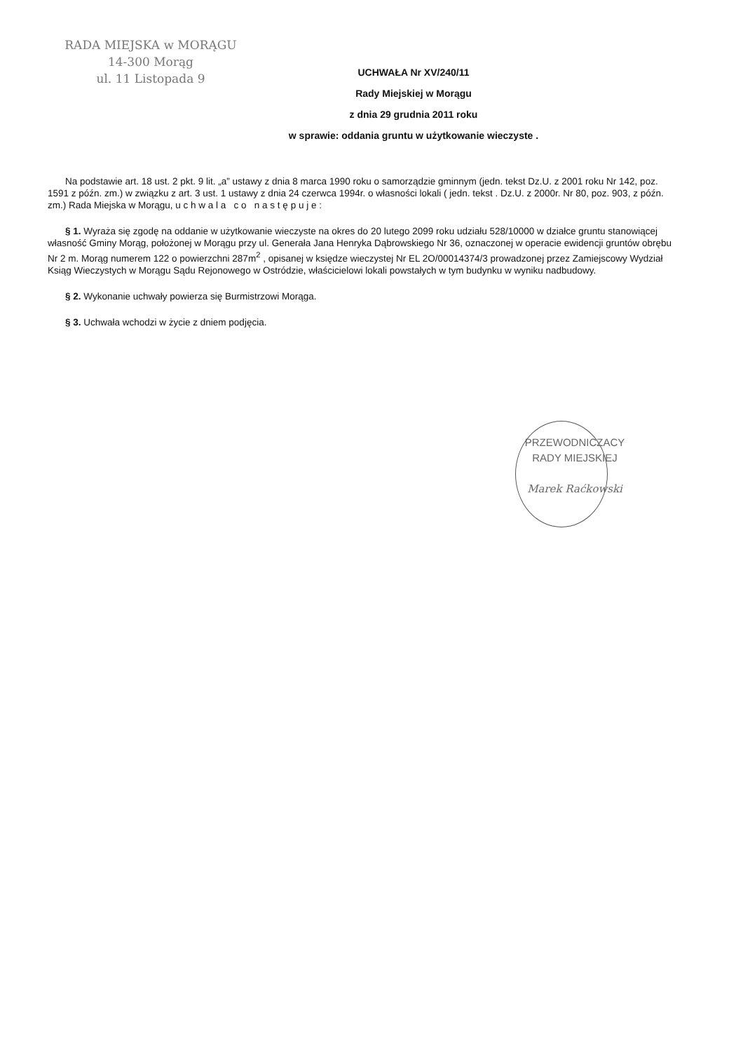RADA MIEJSKA w MORĄGU
14-300 Morąg
ul. 11 Listopada 9
UCHWAŁA Nr XV/240/11
Rady Miejskiej w Morągu
z dnia 29 grudnia 2011 roku
w sprawie: oddania gruntu w użytkowanie wieczyste .
Na podstawie art. 18 ust. 2 pkt. 9 lit. „a” ustawy z dnia 8 marca 1990 roku o samorządzie gminnym (jedn. tekst Dz.U. z 2001 roku Nr 142, poz. 1591 z późn. zm.) w związku z art. 3 ust. 1 ustawy z dnia 24 czerwca 1994r. o własności lokali ( jedn. tekst . Dz.U. z 2000r. Nr 80, poz. 903, z późn. zm.) Rada Miejska w Morągu, u c h w a l a c o n a s t ę p u j e :
§ 1. Wyraża się zgodę na oddanie w użytkowanie wieczyste na okres do 20 lutego 2099 roku udziału 528/10000 w działce gruntu stanowiącej własność Gminy Morąg, położonej w Morągu przy ul. Generała Jana Henryka Dąbrowskiego Nr 36, oznaczonej w operacie ewidencji gruntów obrębu Nr 2 m. Morąg numerem 122 o powierzchni 287m<sup>2</sup> , opisanej w księdze wieczystej Nr EL 2O/00014374/3 prowadzonej przez Zamiejscowy Wydział Ksiąg Wieczystych w Morągu Sądu Rejonowego w Ostródzie, właścicielowi lokali powstałych w tym budynku w wyniku nadbudowy.
§ 2. Wykonanie uchwały powierza się Burmistrzowi Morąga.
§ 3. Uchwała wchodzi w życie z dniem podjęcia.
PRZEWODNICZACY
RADY MIEJSKIEJ
Marek Raćkowski